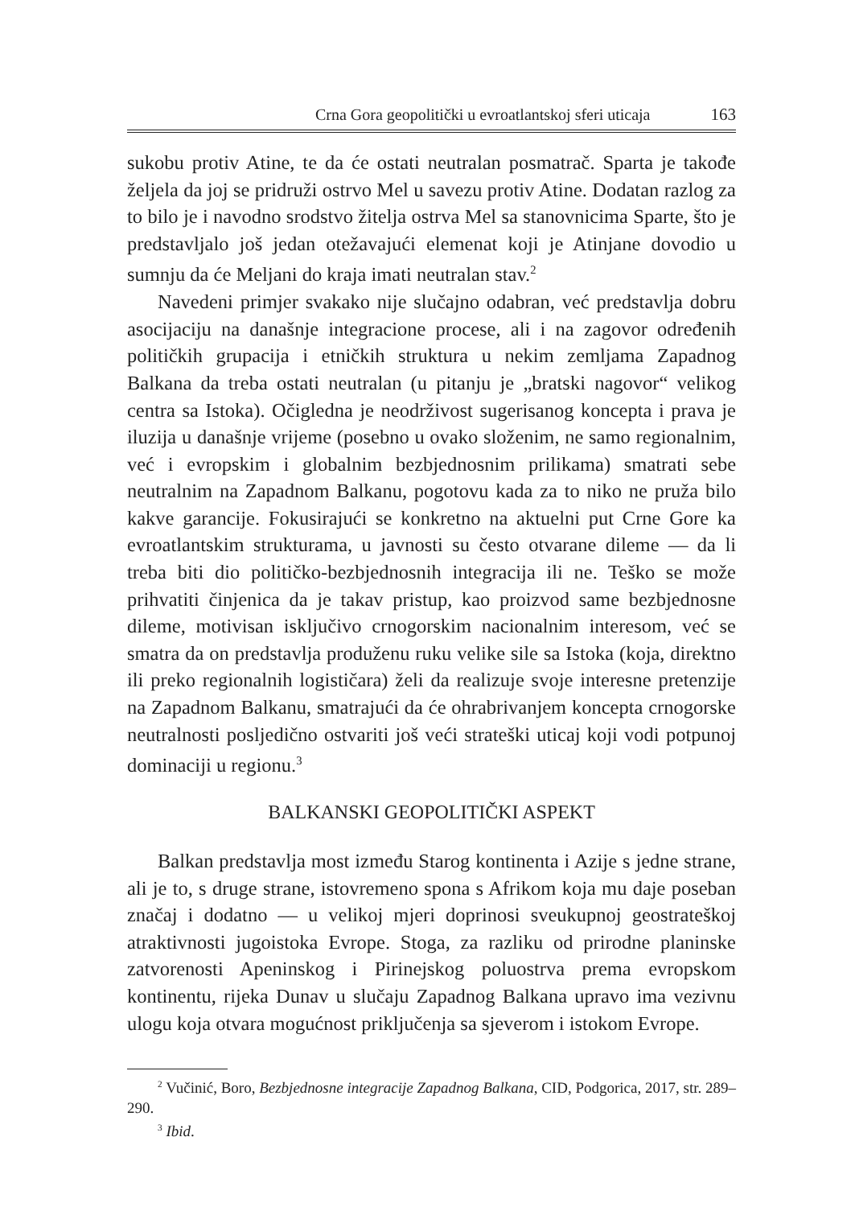Crna Gora geopolitički u evroatlantskoj sferi uticaja 163
sukobu protiv Atine, te da će ostati neutralan posmatrač. Sparta je takođe željela da joj se pridruži ostrvo Mel u savezu protiv Atine. Dodatan razlog za to bilo je i navodno srodstvo žitelja ostrva Mel sa stanovnicima Sparte, što je predstavljalo još jedan otežavajući elemenat koji je Atinjane dovodio u sumnju da će Meljani do kraja imati neutralan stav.<sup>2</sup>
Navedeni primjer svakako nije slučajno odabran, već predstavlja dobru asocijaciju na današnje integracione procese, ali i na zagovor određenih političkih grupacija i etničkih struktura u nekim zemljama Zapadnog Balkana da treba ostati neutralan (u pitanju je „bratski nagovor“ velikog centra sa Istoka). Očigledna je neodrživost sugerisanog koncepta i prava je iluzija u današnje vrijeme (posebno u ovako složenim, ne samo regionalnim, već i evropskim i globalnim bezbjednosnim prilikama) smatrati sebe neutralnim na Zapadnom Balkanu, pogotovu kada za to niko ne pruža bilo kakve garancije. Fokusirajući se konkretno na aktuelni put Crne Gore ka evroatlantskim strukturama, u javnosti su često otvarane dileme — da li treba biti dio političko-bezbjednosnih integracija ili ne. Teško se može prihvatiti činjenica da je takav pristup, kao proizvod same bezbjednosne dileme, motivisan isključivo crnogorskim nacionalnim interesom, već se smatra da on predstavlja produženu ruku velike sile sa Istoka (koja, direktno ili preko regionalnih logističara) želi da realizuje svoje interesne pretenzije na Zapadnom Balkanu, smatrajući da će ohrabrivanjem koncepta crnogorske neutralnosti posljedično ostvariti još veći strateški uticaj koji vodi potpunoj dominaciji u regionu.<sup>3</sup>
BALKANSKI GEOPOLITIČKI ASPEKT
Balkan predstavlja most između Starog kontinenta i Azije s jedne strane, ali je to, s druge strane, istovremeno spona s Afrikom koja mu daje poseban značaj i dodatno — u velikoj mjeri doprinosi sveukupnoj geostrateškoj atraktivnosti jugoistoka Evrope. Stoga, za razliku od prirodne planinske zatvorenosti Apeninskog i Pirinejskog poluostrva prema evropskom kontinentu, rijeka Dunav u slučaju Zapadnog Balkana upravo ima vezivnu ulogu koja otvara mogućnost priključenja sa sjeverom i istokom Evrope.
<sup>2</sup> Vučinić, Boro, Bezbjednosne integracije Zapadnog Balkana, CID, Podgorica, 2017, str. 289–290.
<sup>3</sup> Ibid.